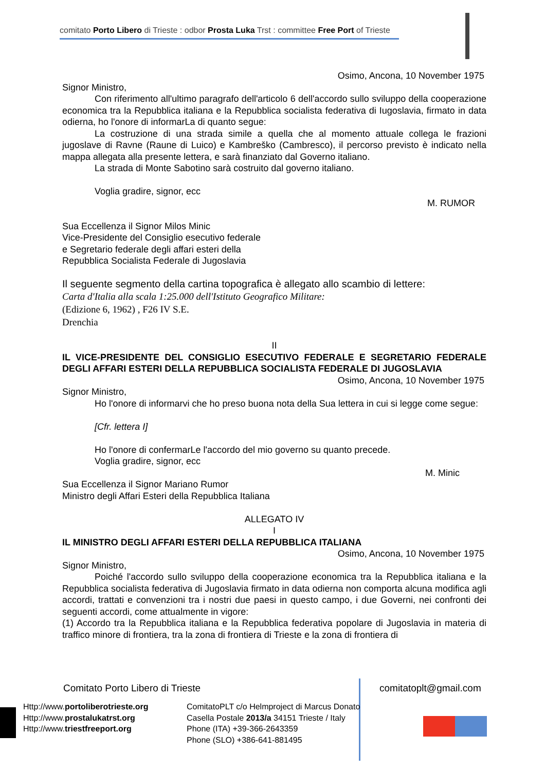comitato Porto Libero di Trieste : odbor Prosta Luka Trst : committee Free Port of Trieste
Osimo, Ancona, 10 November 1975
Signor Ministro,
Con riferimento all'ultimo paragrafo dell'articolo 6 dell'accordo sullo sviluppo della cooperazione economica tra la Repubblica italiana e la Repubblica socialista federativa di Iugoslavia, firmato in data odierna, ho l'onore di informarLa di quanto segue:
La costruzione di una strada simile a quella che al momento attuale collega le frazioni jugoslave di Ravne (Raune di Luico) e Kambreško (Cambresco), il percorso previsto è indicato nella mappa allegata alla presente lettera, e sarà finanziato dal Governo italiano.
La strada di Monte Sabotino sarà costruito dal governo italiano.
Voglia gradire, signor, ecc
M. RUMOR
Sua Eccellenza il Signor Milos Minic
Vice-Presidente del Consiglio esecutivo federale
e Segretario federale degli affari esteri della
Repubblica Socialista Federale di Jugoslavia
Il seguente segmento della cartina topografica è allegato allo scambio di lettere:
Carta d'Italia alla scala 1:25.000 dell'Istituto Geografico Militare:
(Edizione 6, 1962) , F26 IV S.E.
Drenchia
II
IL VICE-PRESIDENTE DEL CONSIGLIO ESECUTIVO FEDERALE E SEGRETARIO FEDERALE DEGLI AFFARI ESTERI DELLA REPUBBLICA SOCIALISTA FEDERALE DI JUGOSLAVIA
Osimo, Ancona, 10 November 1975
Signor Ministro,
Ho l'onore di informarvi che ho preso buona nota della Sua lettera in cui si legge come segue:
[Cfr. lettera I]
Ho l'onore di confermarLe l'accordo del mio governo su quanto precede.
Voglia gradire, signor, ecc
M. Minic
Sua Eccellenza il Signor Mariano Rumor
Ministro degli Affari Esteri della Repubblica Italiana
ALLEGATO IV
I
IL MINISTRO DEGLI AFFARI ESTERI DELLA REPUBBLICA ITALIANA
Osimo, Ancona, 10 November 1975
Signor Ministro,
Poiché l'accordo sullo sviluppo della cooperazione economica tra la Repubblica italiana e la Repubblica socialista federativa di Jugoslavia firmato in data odierna non comporta alcuna modifica agli accordi, trattati e convenzioni tra i nostri due paesi in questo campo, i due Governi, nei confronti dei seguenti accordi, come attualmente in vigore:
(1) Accordo tra la Repubblica italiana e la Repubblica federativa popolare di Jugoslavia in materia di traffico minore di frontiera, tra la zona di frontiera di Trieste e la zona di frontiera di
Comitato Porto Libero di Trieste comitatoplt@gmail.com
Http://www.portoliberotrieste.org
Http://www.prostalukatrst.org
Http://www.triestfreeport.org
ComitatoPLT c/o Helmproject di Marcus Donato
Casella Postale 2013/a 34151 Trieste / Italy
Phone (ITA) +39-366-2643359
Phone (SLO) +386-641-881495